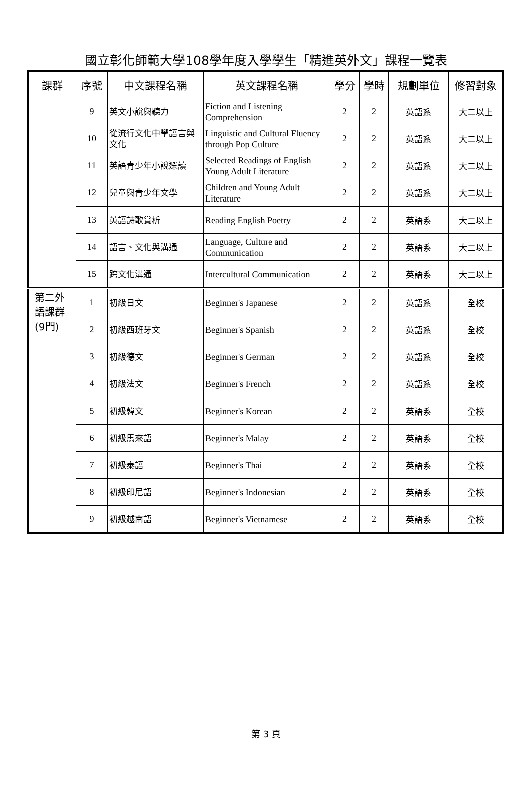國立彰化師範大學108學年度入學學生「精進英外文」課程一覽表
| 課群 | 序號 | 中文課程名稱 | 英文課程名稱 | 學分 | 學時 | 規劃單位 | 修習對象 |
| --- | --- | --- | --- | --- | --- | --- | --- |
| | 9 | 英文小說與聽力 | Fiction and Listening Comprehension | 2 | 2 | 英語系 | 大二以上 |
| | 10 | 從流行文化中學語言與文化 | Linguistic and Cultural Fluency through Pop Culture | 2 | 2 | 英語系 | 大二以上 |
| | 11 | 英語青少年小說選讀 | Selected Readings of English Young Adult Literature | 2 | 2 | 英語系 | 大二以上 |
| | 12 | 兒童與青少年文學 | Children and Young Adult Literature | 2 | 2 | 英語系 | 大二以上 |
| | 13 | 英語詩歌賞析 | Reading English Poetry | 2 | 2 | 英語系 | 大二以上 |
| | 14 | 語言、文化與溝通 | Language, Culture and Communication | 2 | 2 | 英語系 | 大二以上 |
| | 15 | 跨文化溝通 | Intercultural Communication | 2 | 2 | 英語系 | 大二以上 |
| 第二外 語課群 (9門) | 1 | 初級日文 | Beginner's Japanese | 2 | 2 | 英語系 | 全校 |
| | 2 | 初級西班牙文 | Beginner's Spanish | 2 | 2 | 英語系 | 全校 |
| | 3 | 初級德文 | Beginner's German | 2 | 2 | 英語系 | 全校 |
| | 4 | 初級法文 | Beginner's French | 2 | 2 | 英語系 | 全校 |
| | 5 | 初級韓文 | Beginner's Korean | 2 | 2 | 英語系 | 全校 |
| | 6 | 初級馬來語 | Beginner's Malay | 2 | 2 | 英語系 | 全校 |
| | 7 | 初級泰語 | Beginner's Thai | 2 | 2 | 英語系 | 全校 |
| | 8 | 初級印尼語 | Beginner's Indonesian | 2 | 2 | 英語系 | 全校 |
| | 9 | 初級越南語 | Beginner's Vietnamese | 2 | 2 | 英語系 | 全校 |
第 3 頁